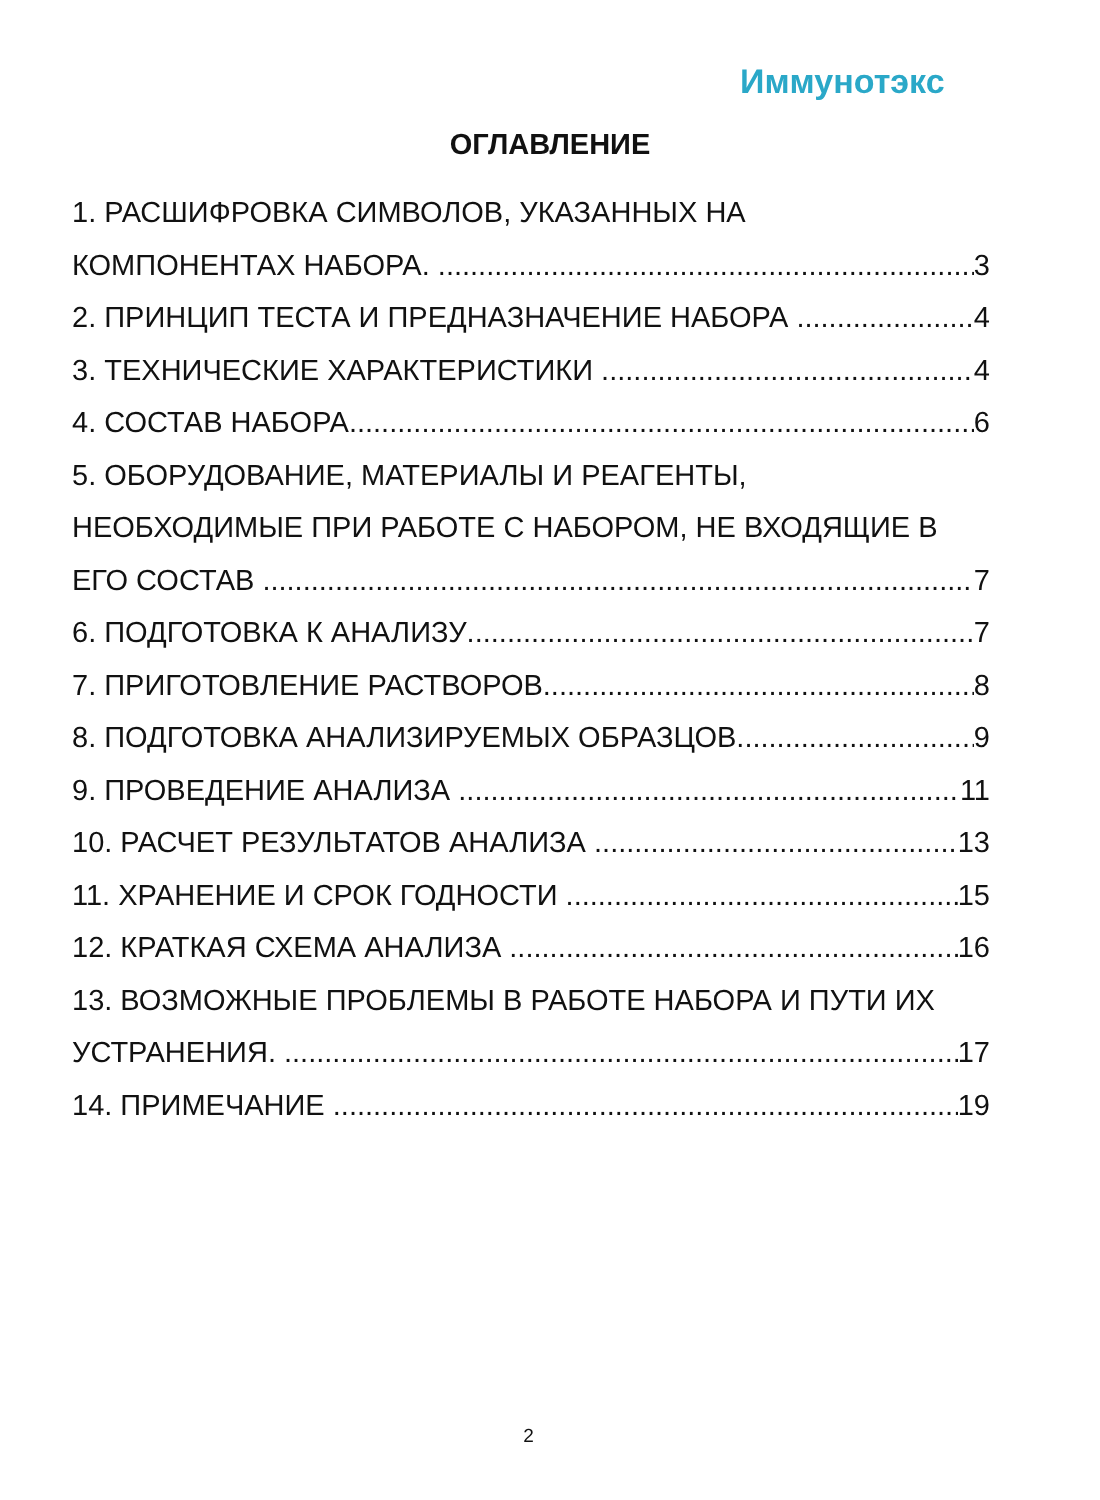Иммунотэкс
ОГЛАВЛЕНИЕ
1. РАСШИФРОВКА СИМВОЛОВ, УКАЗАННЫХ НА
КОМПОНЕНТАХ НАБОРА. 3
2. ПРИНЦИП ТЕСТА И ПРЕДНАЗНАЧЕНИЕ НАБОРА 4
3. ТЕХНИЧЕСКИЕ ХАРАКТЕРИСТИКИ 4
4. СОСТАВ НАБОРА 6
5. ОБОРУДОВАНИЕ, МАТЕРИАЛЫ И РЕАГЕНТЫ,
НЕОБХОДИМЫЕ ПРИ РАБОТЕ С НАБОРОМ, НЕ ВХОДЯЩИЕ В
ЕГО СОСТАВ 7
6. ПОДГОТОВКА К АНАЛИЗУ 7
7. ПРИГОТОВЛЕНИЕ РАСТВОРОВ 8
8. ПОДГОТОВКА АНАЛИЗИРУЕМЫХ ОБРАЗЦОВ 9
9. ПРОВЕДЕНИЕ АНАЛИЗА 11
10. РАСЧЕТ РЕЗУЛЬТАТОВ АНАЛИЗА 13
11. ХРАНЕНИЕ И СРОК ГОДНОСТИ 15
12. КРАТКАЯ СХЕМА АНАЛИЗА 16
13. ВОЗМОЖНЫЕ ПРОБЛЕМЫ В РАБОТЕ НАБОРА И ПУТИ ИХ
УСТРАНЕНИЯ. 17
14. ПРИМЕЧАНИЕ 19
2